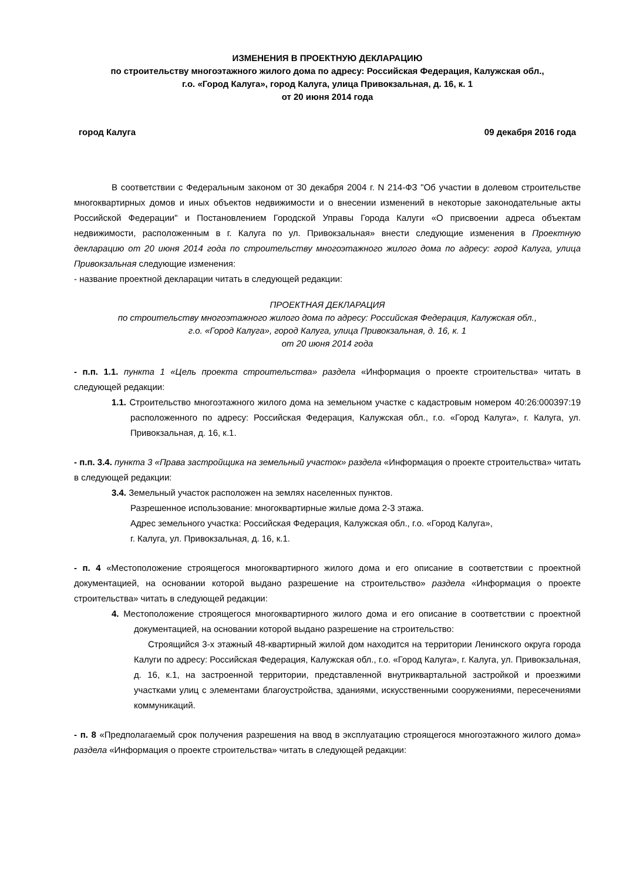ИЗМЕНЕНИЯ В ПРОЕКТНУЮ ДЕКЛАРАЦИЮ
по строительству многоэтажного жилого дома по адресу: Российская Федерация, Калужская обл.,
г.о. «Город Калуга», город Калуга, улица Привокзальная, д. 16, к. 1
от 20 июня 2014 года
город Калуга 09 декабря 2016 года
В соответствии с Федеральным законом от 30 декабря 2004 г. N 214-ФЗ "Об участии в долевом строительстве многоквартирных домов и иных объектов недвижимости и о внесении изменений в некоторые законодательные акты Российской Федерации" и Постановлением Городской Управы Города Калуги «О присвоении адреса объектам недвижимости, расположенным в г. Калуга по ул. Привокзальная» внести следующие изменения в Проектную декларацию от 20 июня 2014 года по строительству многоэтажного жилого дома по адресу: город Калуга, улица Привокзальная следующие изменения:
- название проектной декларации читать в следующей редакции:
ПРОЕКТНАЯ ДЕКЛАРАЦИЯ
по строительству многоэтажного жилого дома по адресу: Российская Федерация, Калужская обл.,
г.о. «Город Калуга», город Калуга, улица Привокзальная, д. 16, к. 1
от 20 июня 2014 года
- п.п. 1.1. пункта 1 «Цель проекта строительства» раздела «Информация о проекте строительства» читать в следующей редакции:
1.1. Строительство многоэтажного жилого дома на земельном участке с кадастровым номером 40:26:000397:19 расположенного по адресу: Российская Федерация, Калужская обл., г.о. «Город Калуга», г. Калуга, ул. Привокзальная, д. 16, к.1.
- п.п. 3.4. пункта 3 «Права застройщика на земельный участок» раздела «Информация о проекте строительства» читать в следующей редакции:
3.4. Земельный участок расположен на землях населенных пунктов.
Разрешенное использование: многоквартирные жилые дома 2-3 этажа.
Адрес земельного участка: Российская Федерация, Калужская обл., г.о. «Город Калуга»,
г. Калуга, ул. Привокзальная, д. 16, к.1.
- п. 4 «Местоположение строящегося многоквартирного жилого дома и его описание в соответствии с проектной документацией, на основании которой выдано разрешение на строительство» раздела «Информация о проекте строительства» читать в следующей редакции:
4. Местоположение строящегося многоквартирного жилого дома и его описание в соответствии с проектной документацией, на основании которой выдано разрешение на строительство:
Строящийся 3-х этажный 48-квартирный жилой дом находится на территории Ленинского округа города Калуги по адресу: Российская Федерация, Калужская обл., г.о. «Город Калуга», г. Калуга, ул. Привокзальная, д. 16, к.1, на застроенной территории, представленной внутриквартальной застройкой и проезжими участками улиц с элементами благоустройства, зданиями, искусственными сооружениями, пересечениями коммуникаций.
- п. 8 «Предполагаемый срок получения разрешения на ввод в эксплуатацию строящегося многоэтажного жилого дома» раздела «Информация о проекте строительства» читать в следующей редакции: